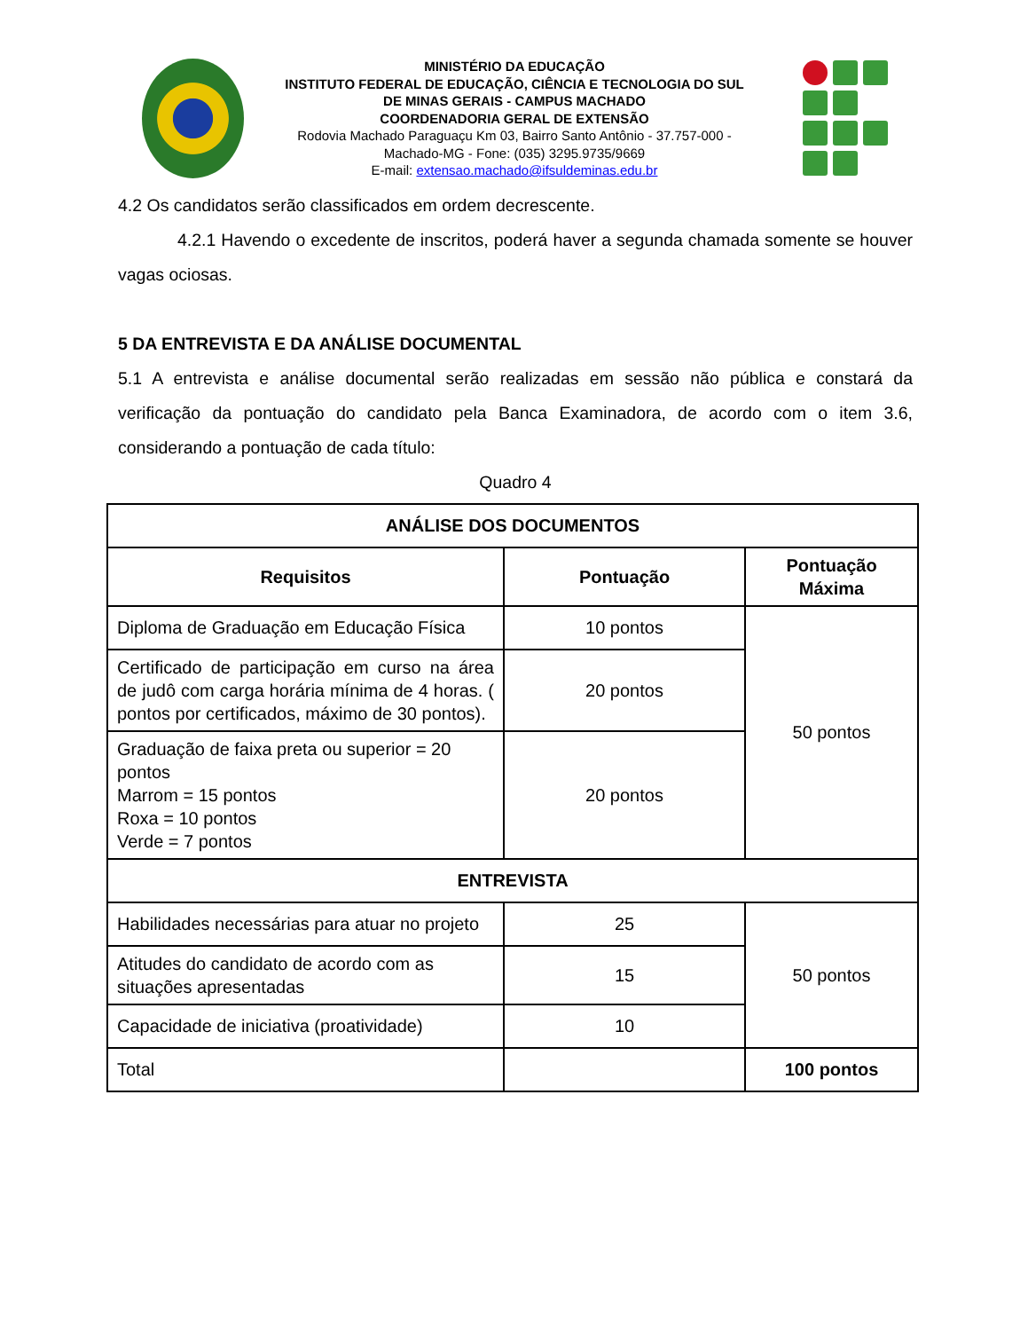MINISTÉRIO DA EDUCAÇÃO
INSTITUTO FEDERAL DE EDUCAÇÃO, CIÊNCIA E TECNOLOGIA DO SUL DE MINAS GERAIS - CAMPUS MACHADO
COORDENADORIA GERAL DE EXTENSÃO
Rodovia Machado Paraguaçu Km 03, Bairro Santo Antônio - 37.757-000 - Machado-MG - Fone: (035) 3295.9735/9669
E-mail: extensao.machado@ifsuldeminas.edu.br
4.2 Os candidatos serão classificados em ordem decrescente.
4.2.1 Havendo o excedente de inscritos, poderá haver a segunda chamada somente se houver vagas ociosas.
5 DA ENTREVISTA E DA ANÁLISE DOCUMENTAL
5.1 A entrevista e análise documental serão realizadas em sessão não pública e constará da verificação da pontuação do candidato pela Banca Examinadora, de acordo com o item 3.6, considerando a pontuação de cada título:
Quadro 4
| ANÁLISE DOS DOCUMENTOS | | |
| --- | --- | --- |
| Requisitos | Pontuação | Pontuação Máxima |
| Diploma de Graduação em Educação Física | 10 pontos | 50 pontos |
| Certificado de participação em curso na área de judô com carga horária mínima de 4 horas. ( pontos por certificados, máximo de 30 pontos). | 20 pontos | |
| Graduação de faixa preta ou superior = 20 pontos Marrom = 15 pontos Roxa = 10 pontos Verde = 7 pontos | 20 pontos | |
| ENTREVISTA | | |
| Habilidades necessárias para atuar no projeto | 25 | 50 pontos |
| Atitudes do candidato de acordo com as situações apresentadas | 15 | |
| Capacidade de iniciativa (proatividade) | 10 | |
| Total | | 100 pontos |